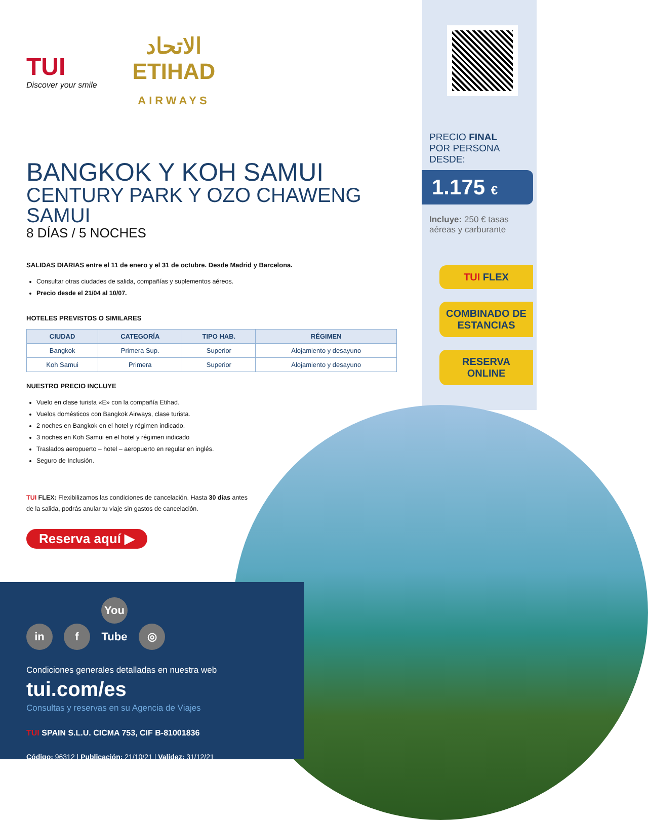TUI
Discover your smile
الاتحاد
ETIHAD
AIRWAYS
BANGKOK Y KOH SAMUI
CENTURY PARK Y OZO CHAWENG SAMUI
8 DÍAS / 5 NOCHES
SALIDAS DIARIAS entre el 11 de enero y el 31 de octubre. Desde Madrid y Barcelona.
Consultar otras ciudades de salida, compañías y suplementos aéreos.
Precio desde el 21/04 al 10/07.
HOTELES PREVISTOS O SIMILARES
| CIUDAD | CATEGORÍA | TIPO HAB. | RÉGIMEN |
| --- | --- | --- | --- |
| Bangkok | Primera Sup. | Superior | Alojamiento y desayuno |
| Koh Samui | Primera | Superior | Alojamiento y desayuno |
NUESTRO PRECIO INCLUYE
Vuelo en clase turista «E» con la compañía Etihad.
Vuelos domésticos con Bangkok Airways, clase turista.
2 noches en Bangkok en el hotel y régimen indicado.
3 noches en Koh Samui en el hotel y régimen indicado
Traslados aeropuerto – hotel – aeropuerto en regular en inglés.
Seguro de Inclusión.
TUI FLEX: Flexibilizamos las condiciones de cancelación. Hasta 30 días antes de la salida, podrás anular tu viaje sin gastos de cancelación.
Reserva aquí ▶
PRECIO FINAL
POR PERSONA DESDE:
1.175 €
Incluye: 250 € tasas aéreas y carburante
TUI FLEX
COMBINADO DE ESTANCIAS
RESERVA ONLINE
in f You Tube ◎
Condiciones generales detalladas en nuestra web
tui.com/es
Consultas y reservas en su Agencia de Viajes
TUI SPAIN S.L.U. CICMA 753, CIF B-81001836
Código: 96312 | Publicación: 21/10/21 | Validez: 31/12/21